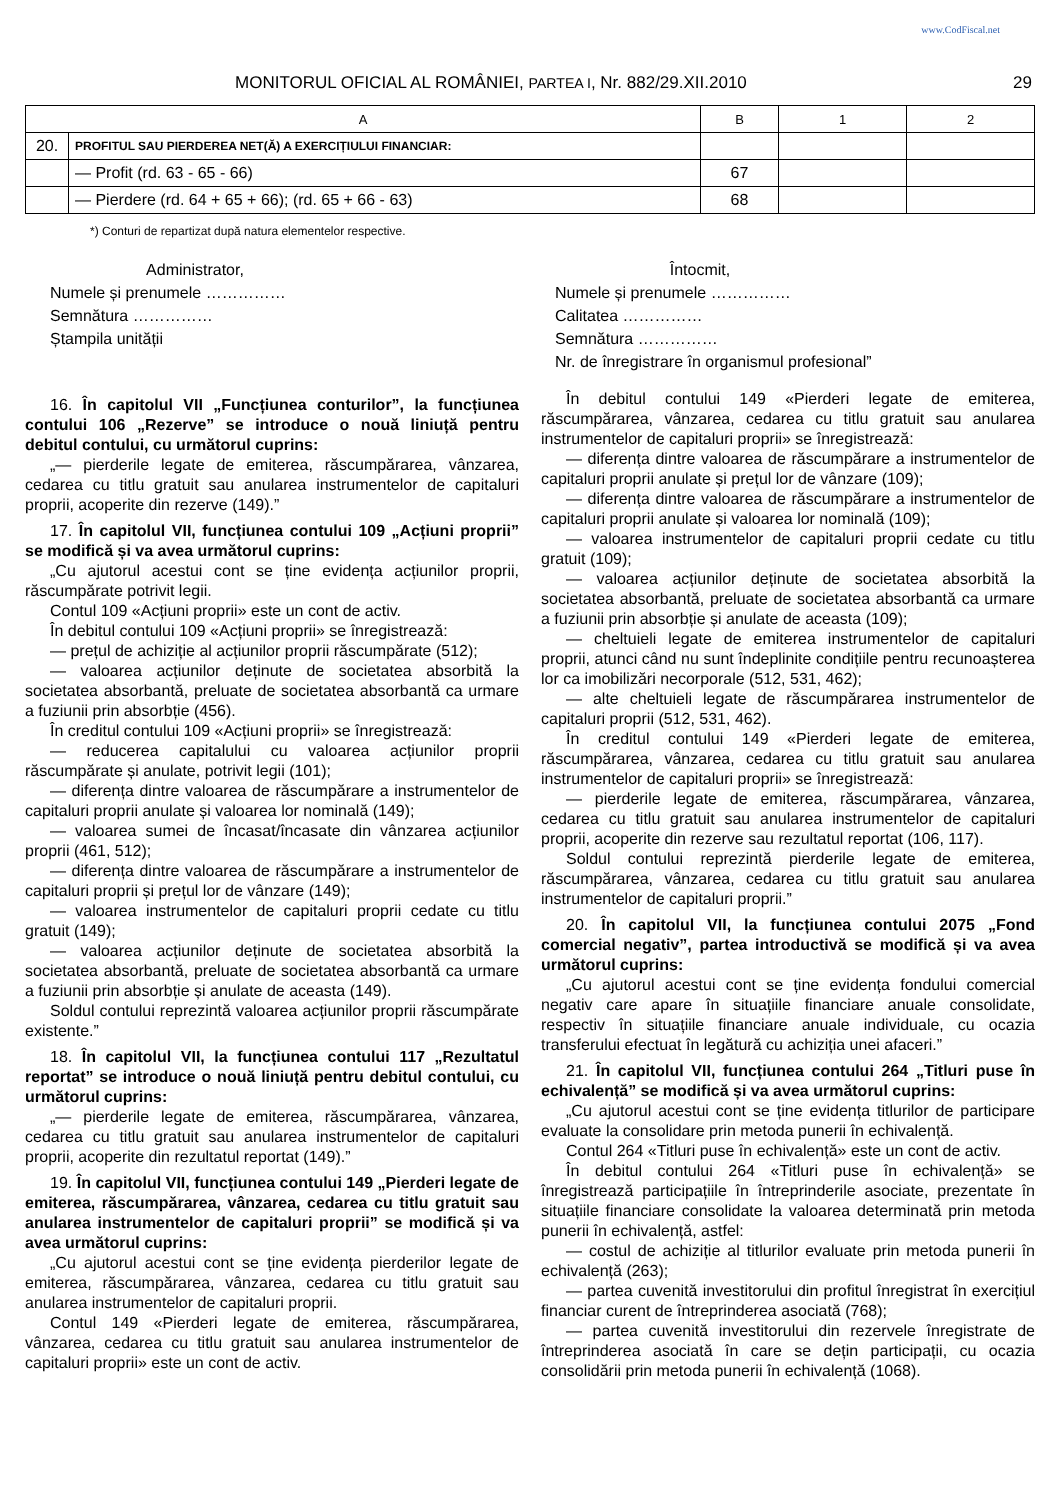www.CodFiscal.net
MONITORUL OFICIAL AL ROMÂNIEI, PARTEA I, Nr. 882/29.XII.2010 29
| A | | B | 1 | 2 |
| --- | --- | --- | --- | --- |
| 20. | PROFITUL SAU PIERDEREA NET(Ă) A EXERCIȚIULUI FINANCIAR: | | | |
| | — Profit (rd. 63 - 65 - 66) | 67 | | |
| | — Pierdere (rd. 64 + 65 + 66); (rd. 65 + 66 - 63) | 68 | | |
*) Conturi de repartizat după natura elementelor respective.
Administrator,
Numele și prenumele ……………
Semnătura ……………
Ștampila unității
Întocmit,
Numele și prenumele ……………
Calitatea ……………
Semnătura ……………
Nr. de înregistrare în organismul profesional”
16. În capitolul VII „Funcțiunea conturilor”, la funcțiunea contului 106 „Rezerve” se introduce o nouă liniuță pentru debitul contului, cu următorul cuprins:
„— pierderile legate de emiterea, răscumpărarea, vânzarea, cedarea cu titlu gratuit sau anularea instrumentelor de capitaluri proprii, acoperite din rezerve (149).”
17. În capitolul VII, funcțiunea contului 109 „Acțiuni proprii” se modifică și va avea următorul cuprins:
„Cu ajutorul acestui cont se ține evidența acțiunilor proprii, răscumpărate potrivit legii.
Contul 109 «Acțiuni proprii» este un cont de activ.
În debitul contului 109 «Acțiuni proprii» se înregistrează:
— prețul de achiziție al acțiunilor proprii răscumpărate (512);
— valoarea acțiunilor deținute de societatea absorbită la societatea absorbantă, preluate de societatea absorbantă ca urmare a fuziunii prin absorbție (456).
În creditul contului 109 «Acțiuni proprii» se înregistrează:
— reducerea capitalului cu valoarea acțiunilor proprii răscumpărate și anulate, potrivit legii (101);
— diferența dintre valoarea de răscumpărare a instrumentelor de capitaluri proprii anulate și valoarea lor nominală (149);
— valoarea sumei de încasat/încasate din vânzarea acțiunilor proprii (461, 512);
— diferența dintre valoarea de răscumpărare a instrumentelor de capitaluri proprii și prețul lor de vânzare (149);
— valoarea instrumentelor de capitaluri proprii cedate cu titlu gratuit (149);
— valoarea acțiunilor deținute de societatea absorbită la societatea absorbantă, preluate de societatea absorbantă ca urmare a fuziunii prin absorbție și anulate de aceasta (149).
Soldul contului reprezintă valoarea acțiunilor proprii răscumpărate existente.”
18. În capitolul VII, la funcțiunea contului 117 „Rezultatul reportat” se introduce o nouă liniuță pentru debitul contului, cu următorul cuprins:
„— pierderile legate de emiterea, răscumpărarea, vânzarea, cedarea cu titlu gratuit sau anularea instrumentelor de capitaluri proprii, acoperite din rezultatul reportat (149).”
19. În capitolul VII, funcțiunea contului 149 „Pierderi legate de emiterea, răscumpărarea, vânzarea, cedarea cu titlu gratuit sau anularea instrumentelor de capitaluri proprii” se modifică și va avea următorul cuprins:
„Cu ajutorul acestui cont se ține evidența pierderilor legate de emiterea, răscumpărarea, vânzarea, cedarea cu titlu gratuit sau anularea instrumentelor de capitaluri proprii.
Contul 149 «Pierderi legate de emiterea, răscumpărarea, vânzarea, cedarea cu titlu gratuit sau anularea instrumentelor de capitaluri proprii» este un cont de activ.
În debitul contului 149 «Pierderi legate de emiterea, răscumpărarea, vânzarea, cedarea cu titlu gratuit sau anularea instrumentelor de capitaluri proprii» se înregistrează:
— diferența dintre valoarea de răscumpărare a instrumentelor de capitaluri proprii anulate și prețul lor de vânzare (109);
— diferența dintre valoarea de răscumpărare a instrumentelor de capitaluri proprii anulate și valoarea lor nominală (109);
— valoarea instrumentelor de capitaluri proprii cedate cu titlu gratuit (109);
— valoarea acțiunilor deținute de societatea absorbită la societatea absorbantă, preluate de societatea absorbantă ca urmare a fuziunii prin absorbție și anulate de aceasta (109);
— cheltuieli legate de emiterea instrumentelor de capitaluri proprii, atunci când nu sunt îndeplinite condițiile pentru recunoașterea lor ca imobilizări necorporale (512, 531, 462);
— alte cheltuieli legate de răscumpărarea instrumentelor de capitaluri proprii (512, 531, 462).
În creditul contului 149 «Pierderi legate de emiterea, răscumpărarea, vânzarea, cedarea cu titlu gratuit sau anularea instrumentelor de capitaluri proprii» se înregistrează:
— pierderile legate de emiterea, răscumpărarea, vânzarea, cedarea cu titlu gratuit sau anularea instrumentelor de capitaluri proprii, acoperite din rezerve sau rezultatul reportat (106, 117).
Soldul contului reprezintă pierderile legate de emiterea, răscumpărarea, vânzarea, cedarea cu titlu gratuit sau anularea instrumentelor de capitaluri proprii.”
20. În capitolul VII, la funcțiunea contului 2075 „Fond comercial negativ”, partea introductivă se modifică și va avea următorul cuprins:
„Cu ajutorul acestui cont se ține evidența fondului comercial negativ care apare în situațiile financiare anuale consolidate, respectiv în situațiile financiare anuale individuale, cu ocazia transferului efectuat în legătură cu achiziția unei afaceri.”
21. În capitolul VII, funcțiunea contului 264 „Titluri puse în echivalență” se modifică și va avea următorul cuprins:
„Cu ajutorul acestui cont se ține evidența titlurilor de participare evaluate la consolidare prin metoda punerii în echivalență.
Contul 264 «Titluri puse în echivalență» este un cont de activ.
În debitul contului 264 «Titluri puse în echivalență» se înregistrează participațiile în întreprinderile asociate, prezentate în situațiile financiare consolidate la valoarea determinată prin metoda punerii în echivalență, astfel:
— costul de achiziție al titlurilor evaluate prin metoda punerii în echivalență (263);
— partea cuvenită investitorului din profitul înregistrat în exercițiul financiar curent de întreprinderea asociată (768);
— partea cuvenită investitorului din rezervele înregistrate de întreprinderea asociată în care se dețin participații, cu ocazia consolidării prin metoda punerii în echivalență (1068).